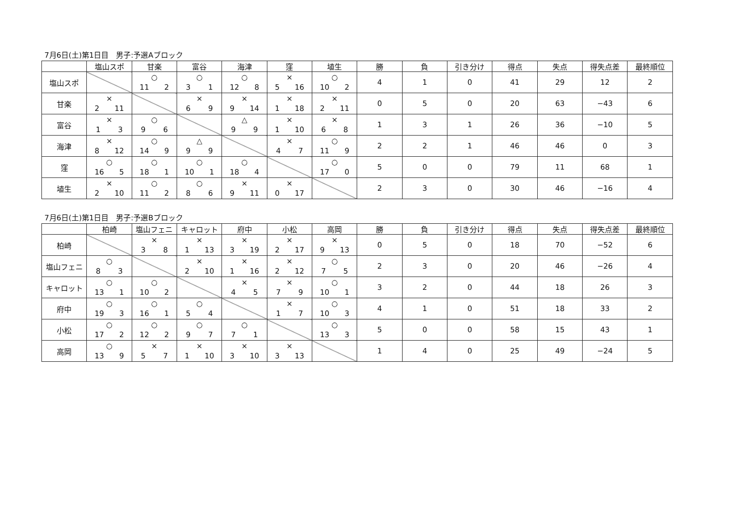7月6日(土)第1日目　男子:予選Aブロック
| | 塩山スポ | 甘楽 | 富谷 | 海津 | 窪 | 埴生 | 勝 | 負 | 引き分け | 得点 | 失点 | 得失点差 | 最終順位 |
| --- | --- | --- | --- | --- | --- | --- | --- | --- | --- | --- | --- | --- | --- |
| 塩山スポ | | ○ 11 2 | ○ 3 1 | ○ 12 8 | × 5 16 | ○ 10 2 | 4 | 1 | 0 | 41 | 29 | 12 | 2 |
| 甘楽 | × 2 11 | | × 6 9 | × 9 14 | × 1 18 | × 2 11 | 0 | 5 | 0 | 20 | 63 | −43 | 6 |
| 富谷 | × 1 3 | ○ 9 6 | | △ 9 9 | × 1 10 | × 6 8 | 1 | 3 | 1 | 26 | 36 | −10 | 5 |
| 海津 | × 8 12 | ○ 14 9 | △ 9 9 | | × 4 7 | ○ 11 9 | 2 | 2 | 1 | 46 | 46 | 0 | 3 |
| 窪 | ○ 16 5 | ○ 18 1 | ○ 10 1 | ○ 18 4 | | ○ 17 0 | 5 | 0 | 0 | 79 | 11 | 68 | 1 |
| 埴生 | × 2 10 | ○ 11 2 | ○ 8 6 | × 9 11 | × 0 17 | | 2 | 3 | 0 | 30 | 46 | −16 | 4 |
7月6日(土)第1日目　男子:予選Bブロック
| | 柏崎 | 塩山フェニ | キャロット | 府中 | 小松 | 高岡 | 勝 | 負 | 引き分け | 得点 | 失点 | 得失点差 | 最終順位 |
| --- | --- | --- | --- | --- | --- | --- | --- | --- | --- | --- | --- | --- | --- |
| 柏崎 | | × 3 8 | × 1 13 | × 3 19 | × 2 17 | × 9 13 | 0 | 5 | 0 | 18 | 70 | −52 | 6 |
| 塩山フェニ | ○ 8 3 | | × 2 10 | × 1 16 | × 2 12 | ○ 7 5 | 2 | 3 | 0 | 20 | 46 | −26 | 4 |
| キャロット | ○ 13 1 | ○ 10 2 | | × 4 5 | × 7 9 | ○ 10 1 | 3 | 2 | 0 | 44 | 18 | 26 | 3 |
| 府中 | ○ 19 3 | ○ 16 1 | ○ 5 4 | | × 1 7 | ○ 10 3 | 4 | 1 | 0 | 51 | 18 | 33 | 2 |
| 小松 | ○ 17 2 | ○ 12 2 | ○ 9 7 | ○ 7 1 | | ○ 13 3 | 5 | 0 | 0 | 58 | 15 | 43 | 1 |
| 高岡 | ○ 13 9 | × 5 7 | × 1 10 | × 3 10 | × 3 13 | | 1 | 4 | 0 | 25 | 49 | −24 | 5 |